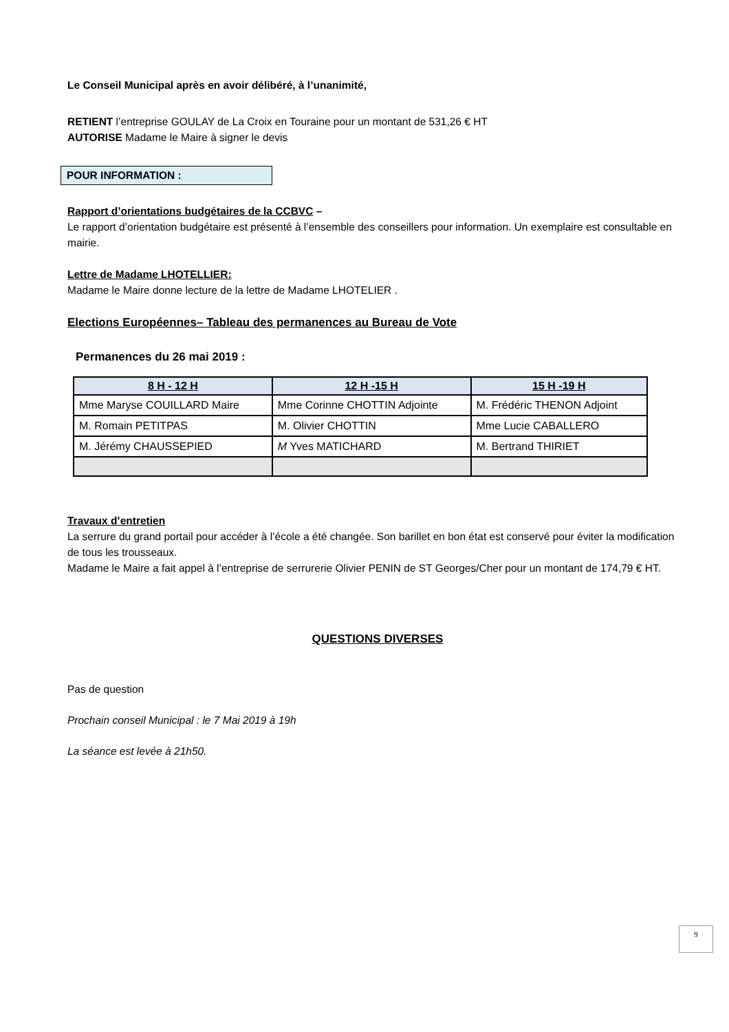Le Conseil Municipal après en avoir délibéré, à l’unanimité,
RETIENT l’entreprise GOULAY de La Croix en Touraine pour un montant de 531,26 € HT
AUTORISE Madame le Maire à signer le devis
POUR INFORMATION :
Rapport d’orientations budgétaires de la CCBVC –
Le rapport d’orientation budgétaire est présenté à l’ensemble des conseillers pour information. Un exemplaire est consultable en mairie.
Lettre de Madame LHOTELLIER:
Madame le Maire donne lecture de la lettre de Madame LHOTELIER .
Elections Européennes– Tableau des permanences au Bureau de Vote
Permanences du 26 mai 2019 :
| 8 H - 12 H | 12 H -15 H | 15 H -19 H |
| --- | --- | --- |
| Mme Maryse COUILLARD Maire | Mme Corinne CHOTTIN Adjointe | M. Frédéric THENON Adjoint |
| M. Romain PETITPAS | M. Olivier CHOTTIN | Mme Lucie CABALLERO |
| M. Jérémy CHAUSSEPIED | M Yves MATICHARD | M. Bertrand THIRIET |
Travaux d’entretien
La serrure du grand portail pour accéder à l’école a été changée. Son barillet en bon état est conservé pour éviter la modification de tous les trousseaux.
Madame le Maire a fait appel à l’entreprise de serrurerie Olivier PENIN de ST Georges/Cher pour un montant de 174,79 € HT.
QUESTIONS DIVERSES
Pas de question
Prochain conseil Municipal : le 7 Mai 2019 à 19h
La séance est levée à 21h50.
9